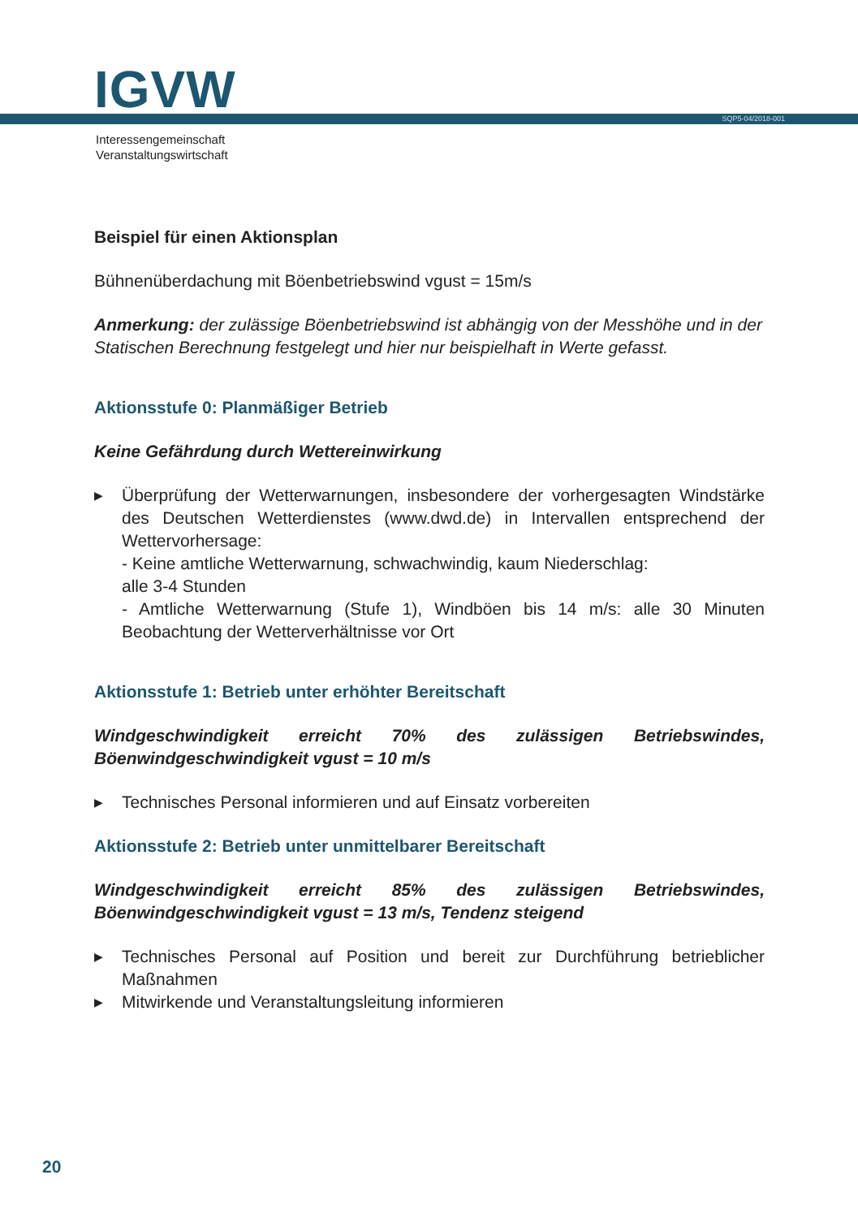IGVW SQP5-04/2018-001
Interessengemeinschaft
Veranstaltungswirtschaft
Beispiel für einen Aktionsplan
Bühnenüberdachung mit Böenbetriebswind vgust = 15m/s
Anmerkung: der zulässige Böenbetriebswind ist abhängig von der Messhöhe und in der Statischen Berechnung festgelegt und hier nur beispielhaft in Werte gefasst.
Aktionsstufe 0: Planmäßiger Betrieb
Keine Gefährdung durch Wettereinwirkung
▶ Überprüfung der Wetterwarnungen, insbesondere der vorhergesagten Windstärke des Deutschen Wetterdienstes (www.dwd.de) in Intervallen entsprechend der Wettervorhersage:
- Keine amtliche Wetterwarnung, schwachwindig, kaum Niederschlag:
alle 3-4 Stunden
- Amtliche Wetterwarnung (Stufe 1), Windböen bis 14 m/s: alle 30 Minuten Beobachtung der Wetterverhältnisse vor Ort
Aktionsstufe 1: Betrieb unter erhöhter Bereitschaft
Windgeschwindigkeit erreicht 70% des zulässigen Betriebswindes, Böenwindgeschwindigkeit vgust = 10 m/s
▶ Technisches Personal informieren und auf Einsatz vorbereiten
Aktionsstufe 2: Betrieb unter unmittelbarer Bereitschaft
Windgeschwindigkeit erreicht 85% des zulässigen Betriebswindes, Böenwindgeschwindigkeit vgust = 13 m/s, Tendenz steigend
▶ Technisches Personal auf Position und bereit zur Durchführung betrieblicher Maßnahmen
▶ Mitwirkende und Veranstaltungsleitung informieren
20